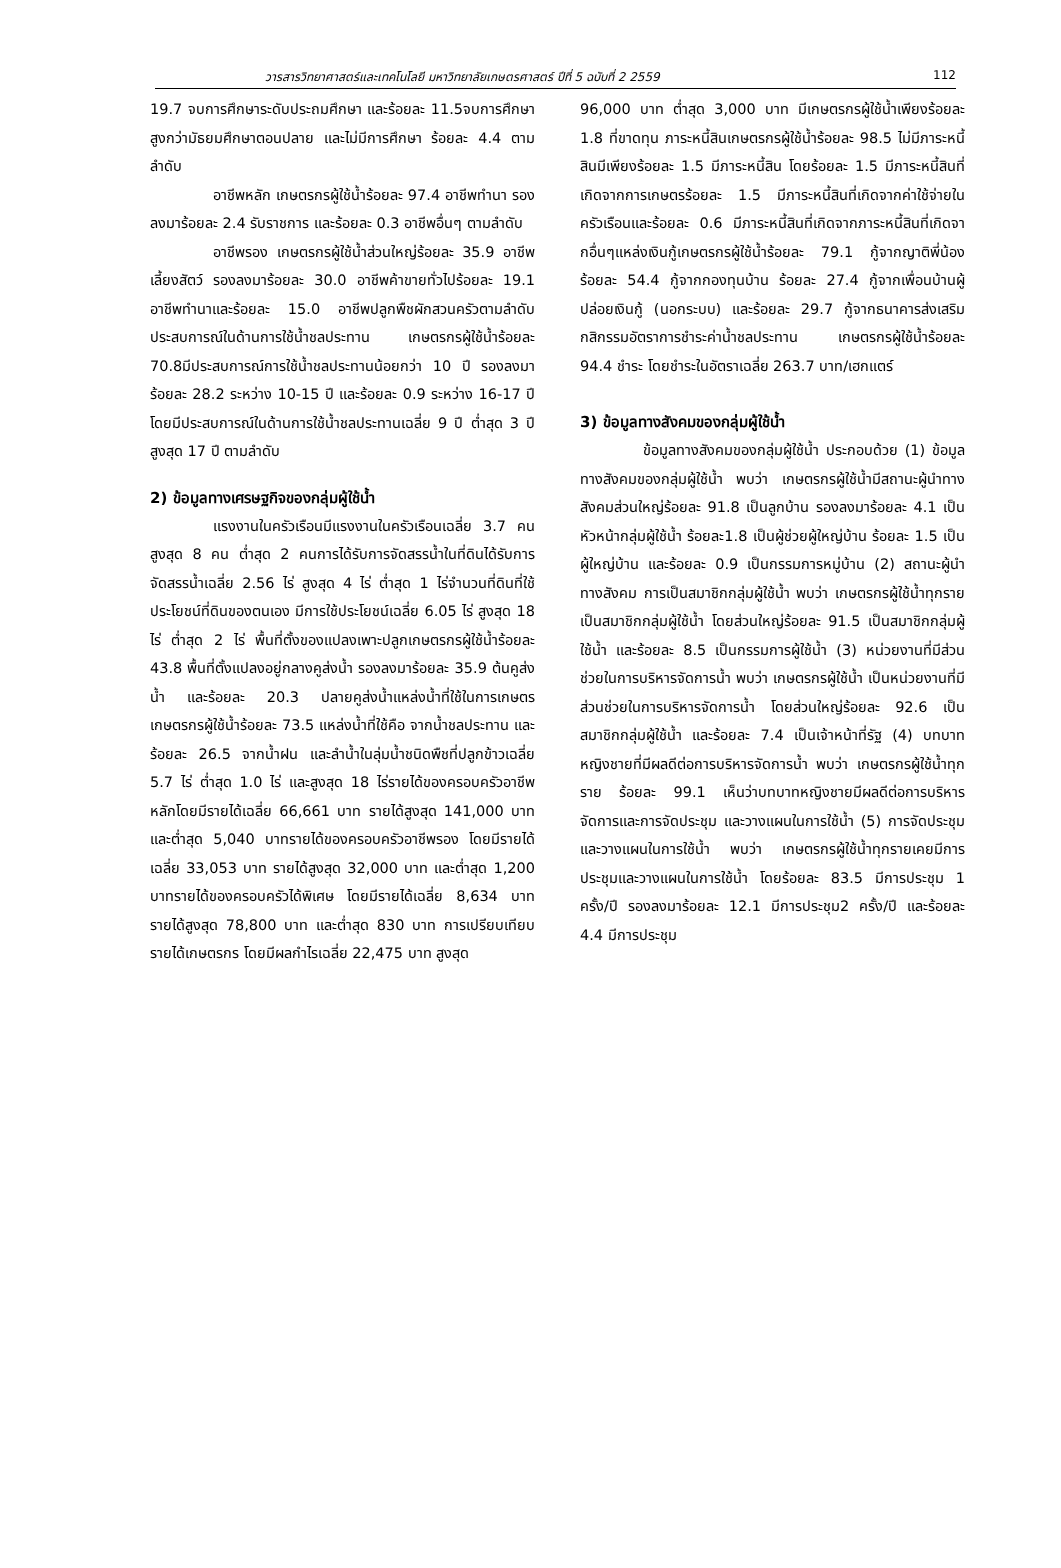วารสารวิทยาศาสตร์และเทคโนโลยี มหาวิทยาลัยเกษตรศาสตร์ ปีที่ 5 ฉบับที่ 2 2559 112
19.7 จบการศึกษาระดับประถมศึกษา และร้อยละ 11.5จบการศึกษาสูงกว่ามัธยมศึกษาตอนปลาย และไม่มีการศึกษา ร้อยละ 4.4 ตามลำดับ
อาชีพหลัก เกษตรกรผู้ใช้น้ำร้อยละ 97.4 อาชีพทำนา รองลงมาร้อยละ 2.4 รับราชการ และร้อยละ 0.3 อาชีพอื่นๆ ตามลำดับ
อาชีพรอง เกษตรกรผู้ใช้น้ำส่วนใหญ่ร้อยละ 35.9 อาชีพเลี้ยงสัตว์ รองลงมาร้อยละ 30.0 อาชีพค้าขายทั่วไปร้อยละ 19.1 อาชีพทำนาและร้อยละ 15.0 อาชีพปลูกพืชผักสวนครัวตามลำดับ ประสบการณ์ในด้านการใช้น้ำชลประทาน เกษตรกรผู้ใช้น้ำร้อยละ 70.8มีประสบการณ์การใช้น้ำชลประทานน้อยกว่า 10 ปี รองลงมาร้อยละ 28.2 ระหว่าง 10-15 ปี และร้อยละ 0.9 ระหว่าง 16-17 ปี โดยมีประสบการณ์ในด้านการใช้น้ำชลประทานเฉลี่ย 9 ปี ต่ำสุด 3 ปี สูงสุด 17 ปี ตามลำดับ
2) ข้อมูลทางเศรษฐกิจของกลุ่มผู้ใช้น้ำ
แรงงานในครัวเรือนมีแรงงานในครัวเรือนเฉลี่ย 3.7 คน สูงสุด 8 คน ต่ำสุด 2 คนการได้รับการจัดสรรน้ำในที่ดินได้รับการจัดสรรน้ำเฉลี่ย 2.56 ไร่ สูงสุด 4 ไร่ ต่ำสุด 1 ไร่จำนวนที่ดินที่ใช้ประโยชน์ที่ดินของตนเอง มีการใช้ประโยชน์เฉลี่ย 6.05 ไร่ สูงสุด 18 ไร่ ต่ำสุด 2 ไร่ พื้นที่ตั้งของแปลงเพาะปลูกเกษตรกรผู้ใช้น้ำร้อยละ 43.8 พื้นที่ตั้งแปลงอยู่กลางคูส่งน้ำ รองลงมาร้อยละ 35.9 ต้นคูส่งน้ำ และร้อยละ 20.3 ปลายคูส่งน้ำแหล่งน้ำที่ใช้ในการเกษตร เกษตรกรผู้ใช้น้ำร้อยละ 73.5 แหล่งน้ำที่ใช้คือ จากน้ำชลประทาน และร้อยละ 26.5 จากน้ำฝน และลำน้ำในลุ่มน้ำชนิดพืชที่ปลูกข้าวเฉลี่ย 5.7 ไร่ ต่ำสุด 1.0 ไร่ และสูงสุด 18 ไร่รายได้ของครอบครัวอาชีพหลักโดยมีรายได้เฉลี่ย 66,661 บาท รายได้สูงสุด 141,000 บาท และต่ำสุด 5,040 บาทรายได้ของครอบครัวอาชีพรอง โดยมีรายได้เฉลี่ย 33,053 บาท รายได้สูงสุด 32,000 บาท และต่ำสุด 1,200 บาทรายได้ของครอบครัวได้พิเศษ โดยมีรายได้เฉลี่ย 8,634 บาท รายได้สูงสุด 78,800 บาท และต่ำสุด 830 บาท การเปรียบเทียบรายได้เกษตรกร โดยมีผลกำไรเฉลี่ย 22,475 บาท สูงสุด
96,000 บาท ต่ำสุด 3,000 บาท มีเกษตรกรผู้ใช้น้ำเพียงร้อยละ 1.8 ที่ขาดทุน ภาระหนี้สินเกษตรกรผู้ใช้น้ำร้อยละ 98.5 ไม่มีภาระหนี้สินมีเพียงร้อยละ 1.5 มีภาระหนี้สิน โดยร้อยละ 1.5 มีภาระหนี้สินที่เกิดจากการเกษตรร้อยละ 1.5 มีภาระหนี้สินที่เกิดจากค่าใช้จ่ายในครัวเรือนและร้อยละ 0.6 มีภาระหนี้สินที่เกิดจากภาระหนี้สินที่เกิดจากอื่นๆแหล่งเงินกู้เกษตรกรผู้ใช้น้ำร้อยละ 79.1 กู้จากญาติพี่น้อง ร้อยละ 54.4 กู้จากกองทุนบ้าน ร้อยละ 27.4 กู้จากเพื่อนบ้านผู้ปล่อยเงินกู้ (นอกระบบ) และร้อยละ 29.7 กู้จากธนาคารส่งเสริมกสิกรรมอัตราการชำระค่าน้ำชลประทาน เกษตรกรผู้ใช้น้ำร้อยละ 94.4 ชำระ โดยชำระในอัตราเฉลี่ย 263.7 บาท/เฮกแตร์
3) ข้อมูลทางสังคมของกลุ่มผู้ใช้น้ำ
ข้อมูลทางสังคมของกลุ่มผู้ใช้น้ำ ประกอบด้วย (1) ข้อมูลทางสังคมของกลุ่มผู้ใช้น้ำ พบว่า เกษตรกรผู้ใช้น้ำมีสถานะผู้นำทางสังคมส่วนใหญ่ร้อยละ 91.8 เป็นลูกบ้าน รองลงมาร้อยละ 4.1 เป็นหัวหน้ากลุ่มผู้ใช้น้ำ ร้อยละ1.8 เป็นผู้ช่วยผู้ใหญ่บ้าน ร้อยละ 1.5 เป็นผู้ใหญ่บ้าน และร้อยละ 0.9 เป็นกรรมการหมู่บ้าน (2) สถานะผู้นำทางสังคม การเป็นสมาชิกกลุ่มผู้ใช้น้ำ พบว่า เกษตรกรผู้ใช้น้ำทุกรายเป็นสมาชิกกลุ่มผู้ใช้น้ำ โดยส่วนใหญ่ร้อยละ 91.5 เป็นสมาชิกกลุ่มผู้ใช้น้ำ และร้อยละ 8.5 เป็นกรรมการผู้ใช้น้ำ (3) หน่วยงานที่มีส่วนช่วยในการบริหารจัดการน้ำ พบว่า เกษตรกรผู้ใช้น้ำ เป็นหน่วยงานที่มีส่วนช่วยในการบริหารจัดการน้ำ โดยส่วนใหญ่ร้อยละ 92.6 เป็นสมาชิกกลุ่มผู้ใช้น้ำ และร้อยละ 7.4 เป็นเจ้าหน้าที่รัฐ (4) บทบาทหญิงชายที่มีผลดีต่อการบริหารจัดการน้ำ พบว่า เกษตรกรผู้ใช้น้ำทุกราย ร้อยละ 99.1 เห็นว่าบทบาทหญิงชายมีผลดีต่อการบริหารจัดการและการจัดประชุม และวางแผนในการใช้น้ำ (5) การจัดประชุมและวางแผนในการใช้น้ำ พบว่า เกษตรกรผู้ใช้น้ำทุกรายเคยมีการประชุมและวางแผนในการใช้น้ำ โดยร้อยละ 83.5 มีการประชุม 1 ครั้ง/ปี รองลงมาร้อยละ 12.1 มีการประชุม2 ครั้ง/ปี และร้อยละ 4.4 มีการประชุม